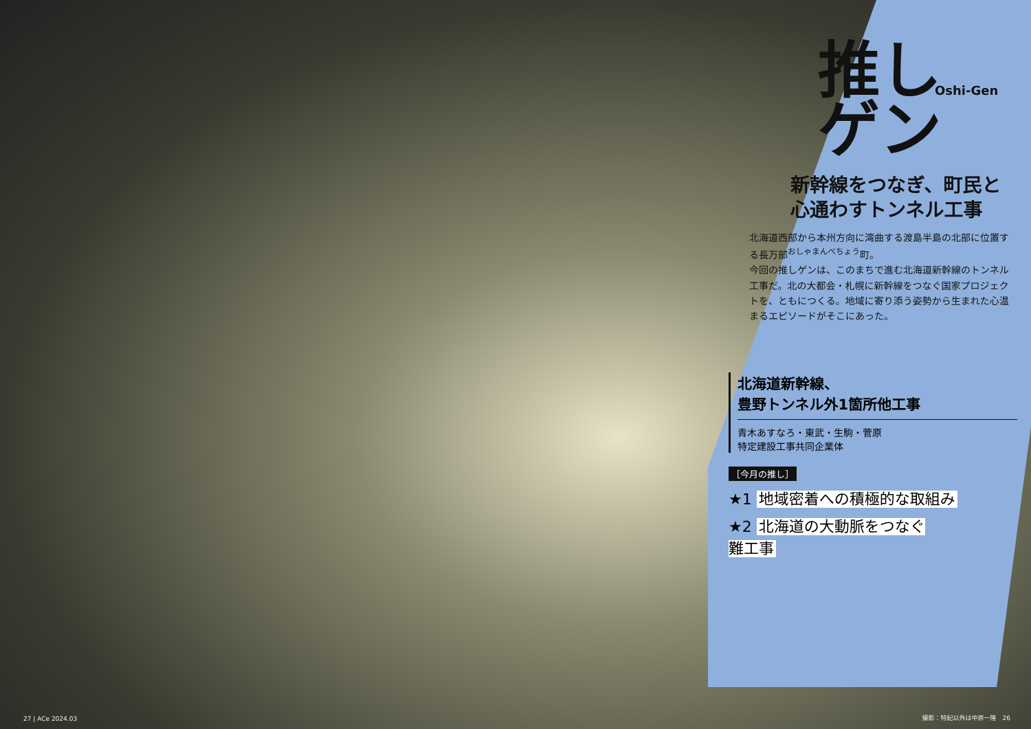推し
ゲン
Oshi-Gen
新幹線をつなぎ、町民と
心通わすトンネル工事
北海道西部から本州方向に湾曲する渡島半島の北部に位置する長万部<sup>おしゃまんべちょう</sup>町。
今回の推しゲンは、このまちで進む北海道新幹線のトンネル工事だ。北の大都会・札幌に新幹線をつなぐ国家プロジェクトを、ともにつくる。地域に寄り添う姿勢から生まれた心温まるエピソードがそこにあった。
北海道新幹線、
豊野トンネル外1箇所他工事
青木あすなろ・東武・生駒・菅原
特定建設工事共同企業体
［今月の推し］
★1 地域密着への積極的な取組み
★2 北海道の大動脈をつなぐ
難工事
27 | ACe 2024.03 撮影：特記以外は中原一隆　26